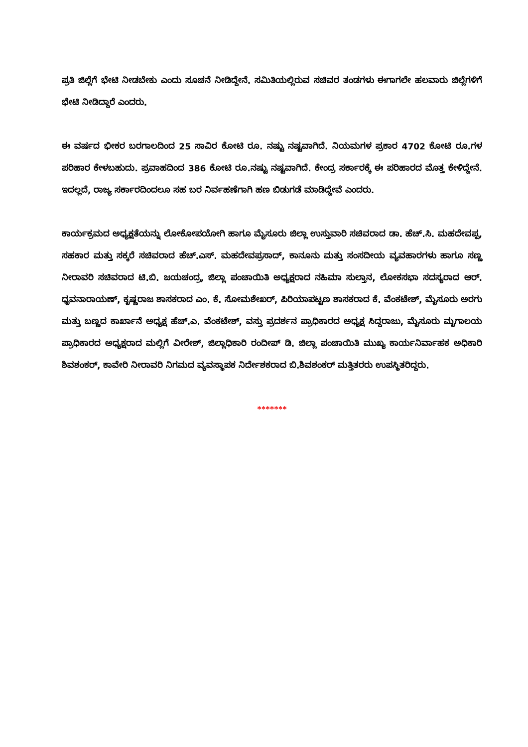ಪ್ರತಿ ಜಿಲ್ಲೆಗೆ ಭೇಟಿ ನೀಡಬೇಕು ಎಂದು ಸೂಚನೆ ನೀಡಿದ್ದೇನೆ. ಸಮಿತಿಯಲ್ಲಿರುವ ಸಚಿವರ ತಂಡಗಳು ಈಗಾಗಲೇ ಹಲವಾರು ಜಿಲ್ಲೆಗಳಿಗೆ ಭೇಟಿ ನೀಡಿದ್ದಾರೆ ಎಂದರು.
ಈ ವರ್ಷದ ಭೀಕರ ಬರಗಾಲದಿಂದ 25 ಸಾವಿರ ಕೋಟಿ ರೂ. ನಷ್ಟು ನಷ್ಟವಾಗಿದೆ. ನಿಯಮಗಳ ಪ್ರಕಾರ 4702 ಕೋಟಿ ರೂ.ಗಳ ಪರಿಹಾರ ಕೇಳಬಹುದು. ಪ್ರವಾಹದಿಂದ 386 ಕೋಟಿ ರೂ.ನಷ್ಟು ನಷ್ಟವಾಗಿದೆ. ಕೇಂದ್ರ ಸರ್ಕಾರಕ್ಕೆ ಈ ಪರಿಹಾರದ ಮೊತ್ತ ಕೇಳಿದ್ದೇನೆ. ಇದಲ್ಲದೆ, ರಾಜ್ಯ ಸರ್ಕಾರದಿಂದಲೂ ಸಹ ಬರ ನಿರ್ವಹಣೆಗಾಗಿ ಹಣ ಬಿಡುಗಡೆ ಮಾಡಿದ್ದೇವೆ ಎಂದರು.
ಕಾರ್ಯಕ್ರಮದ ಅಧ್ಯಕ್ಷತೆಯನ್ನು ಲೋಕೋಪಯೋಗಿ ಹಾಗೂ ಮೈಸೂರು ಜಿಲ್ಲಾ ಉಸ್ತುವಾರಿ ಸಚಿವರಾದ ಡಾ. ಹೆಚ್.ಸಿ. ಮಹದೇವಪ್ಪ, ಸಹಕಾರ ಮತ್ತು ಸಕ್ಕರೆ ಸಚಿವರಾದ ಹೆಚ್.ಎಸ್. ಮಹದೇವಪ್ರಸಾದ್, ಕಾನೂನು ಮತ್ತು ಸಂಸದೀಯ ವ್ಯವಹಾರಗಳು ಹಾಗೂ ಸಣ್ಣ ನೀರಾವರಿ ಸಚಿವರಾದ ಟಿ.ಬಿ. ಜಯಚಂದ್ರ, ಜಿಲ್ಲಾ ಪಂಚಾಯಿತಿ ಅಧ್ಯಕ್ಷರಾದ ನಹಿಮಾ ಸುಲ್ತಾನ, ಲೋಕಸಭಾ ಸದಸ್ಯರಾದ ಆರ್. ಧೃವನಾರಾಯಣ್, ಕೃಷ್ಣರಾಜ ಶಾಸಕರಾದ ಎಂ. ಕೆ. ಸೋಮಶೇಖರ್, ಪಿರಿಯಾಪಟ್ಟಣ ಶಾಸಕರಾದ ಕೆ. ವೆಂಕಟೇಶ್, ಮೈಸೂರು ಅರಗು ಮತ್ತು ಬಣ್ಣದ ಕಾರ್ಖಾನೆ ಅಧ್ಯಕ್ಷ ಹೆಚ್.ಎ. ವೆಂಕಟೇಶ್, ವಸ್ತು ಪ್ರದರ್ಶನ ಪ್ರಾಧಿಕಾರದ ಅಧ್ಯಕ್ಷ ಸಿದ್ದರಾಜು, ಮೈಸೂರು ಮೃಗಾಲಯ ಪ್ರಾಧಿಕಾರದ ಅಧ್ಯಕ್ಷರಾದ ಮಲ್ಲಿಗೆ ವೀರೇಶ್, ಜಿಲ್ಲಾಧಿಕಾರಿ ರಂದೀಪ್ ಡಿ. ಜಿಲ್ಲಾ ಪಂಚಾಯಿತಿ ಮುಖ್ಯ ಕಾರ್ಯನಿರ್ವಾಹಕ ಅಧಿಕಾರಿ ಶಿವಶಂಕರ್, ಕಾವೇರಿ ನೀರಾವರಿ ನಿಗಮದ ವ್ಯವಸ್ಥಾಪಕ ನಿರ್ದೇಶಕರಾದ ಬಿ.ಶಿವಶಂಕರ್ ಮತ್ತಿತರರು ಉಪಸ್ಥಿತರಿದ್ದರು.
*******